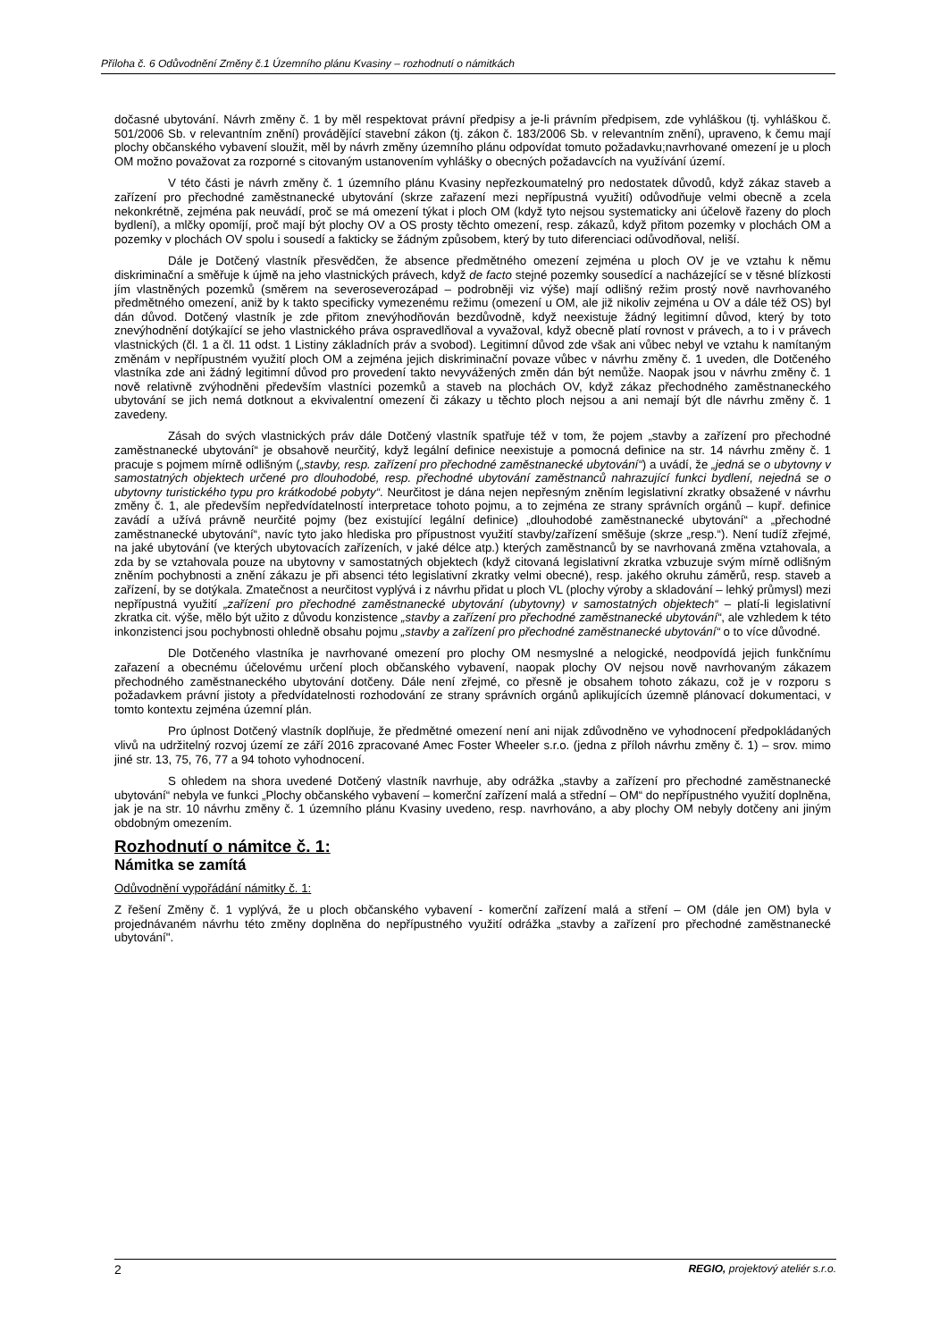Příloha č. 6 Odůvodnění Změny č.1 Územního plánu Kvasiny – rozhodnutí o námitkách
dočasné ubytování. Návrh změny č. 1 by měl respektovat právní předpisy a je-li právním předpisem, zde vyhláškou (tj. vyhláškou č. 501/2006 Sb. v relevantním znění) provádějící stavební zákon (tj. zákon č. 183/2006 Sb. v relevantním znění), upraveno, k čemu mají plochy občanského vybavení sloužit, měl by návrh změny územního plánu odpovídat tomuto požadavku;navrhované omezení je u ploch OM možno považovat za rozporné s citovaným ustanovením vyhlášky o obecných požadavcích na využívání území.
V této části je návrh změny č. 1 územního plánu Kvasiny nepřezkoumatelný pro nedostatek důvodů, když zákaz staveb a zařízení pro přechodné zaměstnanecké ubytování (skrze zařazení mezi nepřípustná využití) odůvodňuje velmi obecně a zcela nekonkrétně, zejména pak neuvádí, proč se má omezení týkat i ploch OM (když tyto nejsou systematicky ani účelově řazeny do ploch bydlení), a mlčky opomíjí, proč mají být plochy OV a OS prosty těchto omezení, resp. zákazů, když přitom pozemky v plochách OM a pozemky v plochách OV spolu i sousedí a fakticky se žádným způsobem, který by tuto diferenciaci odůvodňoval, neliší.
Dále je Dotčený vlastník přesvědčen, že absence předmětného omezení zejména u ploch OV je ve vztahu k němu diskriminační a směřuje k újmě na jeho vlastnických právech, když de facto stejné pozemky sousedící a nacházející se v těsné blízkosti jím vlastněných pozemků (směrem na severoseverozápad – podrobněji viz výše) mají odlišný režim prostý nově navrhovaného předmětného omezení, aniž by k takto specificky vymezenému režimu (omezení u OM, ale již nikoliv zejména u OV a dále též OS) byl dán důvod. Dotčený vlastník je zde přitom znevýhodňován bezdůvodně, když neexistuje žádný legitimní důvod, který by toto znevýhodnění dotýkající se jeho vlastnického práva ospravedlňoval a vyvažoval, když obecně platí rovnost v právech, a to i v právech vlastnických (čl. 1 a čl. 11 odst. 1 Listiny základních práv a svobod). Legitimní důvod zde však ani vůbec nebyl ve vztahu k namítaným změnám v nepřípustném využití ploch OM a zejména jejich diskriminační povaze vůbec v návrhu změny č. 1 uveden, dle Dotčeného vlastníka zde ani žádný legitimní důvod pro provedení takto nevyvážených změn dán být nemůže. Naopak jsou v návrhu změny č. 1 nově relativně zvýhodněni především vlastníci pozemků a staveb na plochách OV, když zákaz přechodného zaměstnaneckého ubytování se jich nemá dotknout a ekvivalentní omezení či zákazy u těchto ploch nejsou a ani nemají být dle návrhu změny č. 1 zavedeny.
Zásah do svých vlastnických práv dále Dotčený vlastník spatřuje též v tom, že pojem „stavby a zařízení pro přechodné zaměstnanecké ubytování“ je obsahově neurčitý, když legální definice neexistuje a pomocná definice na str. 14 návrhu změny č. 1 pracuje s pojmem mírně odlišným („stavby, resp. zařízení pro přechodné zaměstnanecké ubytování“) a uvádí, že „jedná se o ubytovny v samostatných objektech určené pro dlouhodobé, resp. přechodné ubytování zaměstnanců nahrazující funkci bydlení, nejedná se o ubytovny turistického typu pro krátkodobé pobyty“. Neurčitost je dána nejen nepřesným zněním legislativní zkratky obsažené v návrhu změny č. 1, ale především nepředvídatelností interpretace tohoto pojmu, a to zejména ze strany správních orgánů – kupř. definice zavádí a užívá právně neurčité pojmy (bez existující legální definice) „dlouhodobé zaměstnanecké ubytování“ a „přechodné zaměstnanecké ubytování“, navíc tyto jako hlediska pro přípustnost využití stavby/zařízení směšuje (skrze „resp.“). Není tudíž zřejmé, na jaké ubytování (ve kterých ubytovacích zařízeních, v jaké délce atp.) kterých zaměstnanců by se navrhovaná změna vztahovala, a zda by se vztahovala pouze na ubytovny v samostatných objektech (když citovaná legislativní zkratka vzbuzuje svým mírně odlišným zněním pochybnosti a znění zákazu je při absenci této legislativní zkratky velmi obecné), resp. jakého okruhu záměrů, resp. staveb a zařízení, by se dotýkala. Zmatečnost a neurčitost vyplývá i z návrhu přidat u ploch VL (plochy výroby a skladování – lehký průmysl) mezi nepřípustná využití „zařízení pro přechodné zaměstnanecké ubytování (ubytovny) v samostatných objektech“ – platí-li legislativní zkratka cit. výše, mělo být užito z důvodu konzistence „stavby a zařízení pro přechodné zaměstnanecké ubytování“, ale vzhledem k této inkonzistenci jsou pochybnosti ohledně obsahu pojmu „stavby a zařízení pro přechodné zaměstnanecké ubytování“ o to více důvodné.
Dle Dotčeného vlastníka je navrhované omezení pro plochy OM nesmyslné a nelogické, neodpovídá jejich funkčnímu zařazení a obecnému účelovému určení ploch občanského vybavení, naopak plochy OV nejsou nově navrhovaným zákazem přechodného zaměstnaneckého ubytování dotčeny. Dále není zřejmé, co přesně je obsahem tohoto zákazu, což je v rozporu s požadavkem právní jistoty a předvídatelnosti rozhodování ze strany správních orgánů aplikujících územně plánovací dokumentaci, v tomto kontextu zejména územní plán.
Pro úplnost Dotčený vlastník doplňuje, že předmětné omezení není ani nijak zdůvodněno ve vyhodnocení předpokládaných vlivů na udržitelný rozvoj území ze září 2016 zpracované Amec Foster Wheeler s.r.o. (jedna z příloh návrhu změny č. 1) – srov. mimo jiné str. 13, 75, 76, 77 a 94 tohoto vyhodnocení.
S ohledem na shora uvedené Dotčený vlastník navrhuje, aby odrážka „stavby a zařízení pro přechodné zaměstnanecké ubytování“ nebyla ve funkci „Plochy občanského vybavení – komerční zařízení malá a střední – OM“ do nepřípustného využití doplněna, jak je na str. 10 návrhu změny č. 1 územního plánu Kvasiny uvedeno, resp. navrhováno, a aby plochy OM nebyly dotčeny ani jiným obdobným omezením.
Rozhodnutí o námitce č. 1:
Námitka se zamítá
Odůvodnění vypořádání námitky č. 1:
Z řešení Změny č. 1 vyplývá, že u ploch občanského vybavení - komerční zařízení malá a stření – OM (dále jen OM) byla v projednávaném návrhu této změny doplněna do nepřípustného využití odrážka „stavby a zařízení pro přechodné zaměstnanecké ubytování".
2 REGIO, projektový ateliér s.r.o.